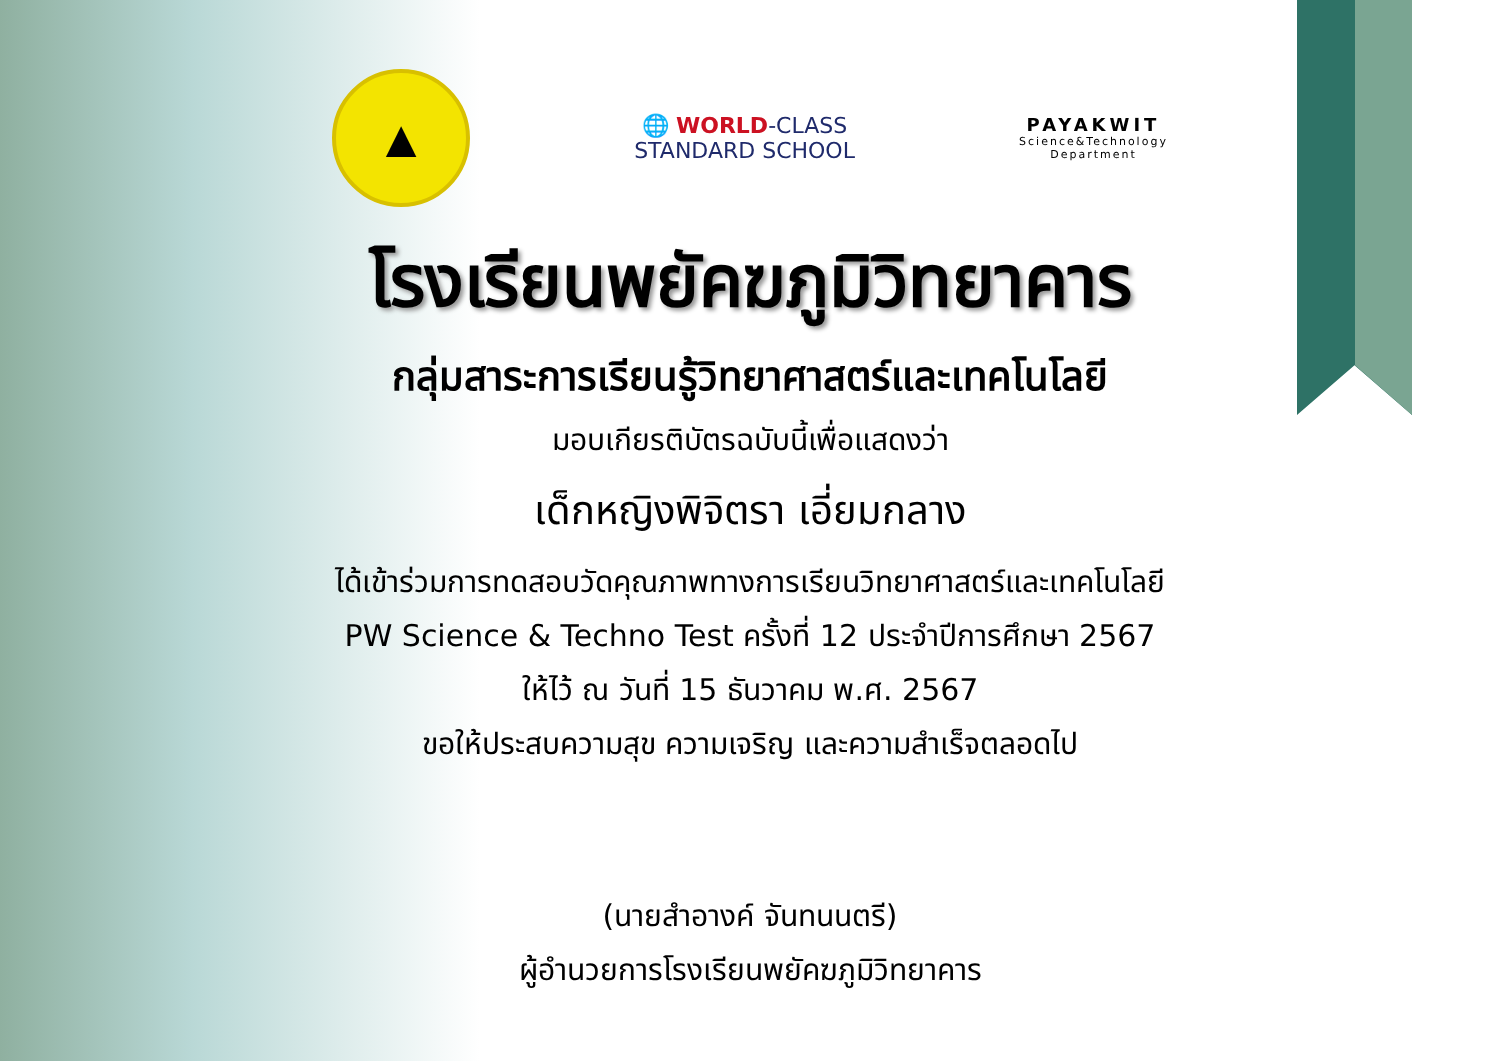▲
🌐 WORLD-CLASS
STANDARD SCHOOL
PAYAKWIT
Science&Technology
Department
โรงเรียนพยัคฆภูมิวิทยาคาร
กลุ่มสาระการเรียนรู้วิทยาศาสตร์และเทคโนโลยี
มอบเกียรติบัตรฉบับนี้เพื่อแสดงว่า
เด็กหญิงพิจิตรา เอี่ยมกลาง
ได้เข้าร่วมการทดสอบวัดคุณภาพทางการเรียนวิทยาศาสตร์และเทคโนโลยี
PW Science & Techno Test ครั้งที่ 12 ประจำปีการศึกษา 2567
ให้ไว้ ณ วันที่ 15 ธันวาคม พ.ศ. 2567
ขอให้ประสบความสุข ความเจริญ และความสำเร็จตลอดไป
(นายสำอางค์ จันทนนตรี)
ผู้อำนวยการโรงเรียนพยัคฆภูมิวิทยาคาร